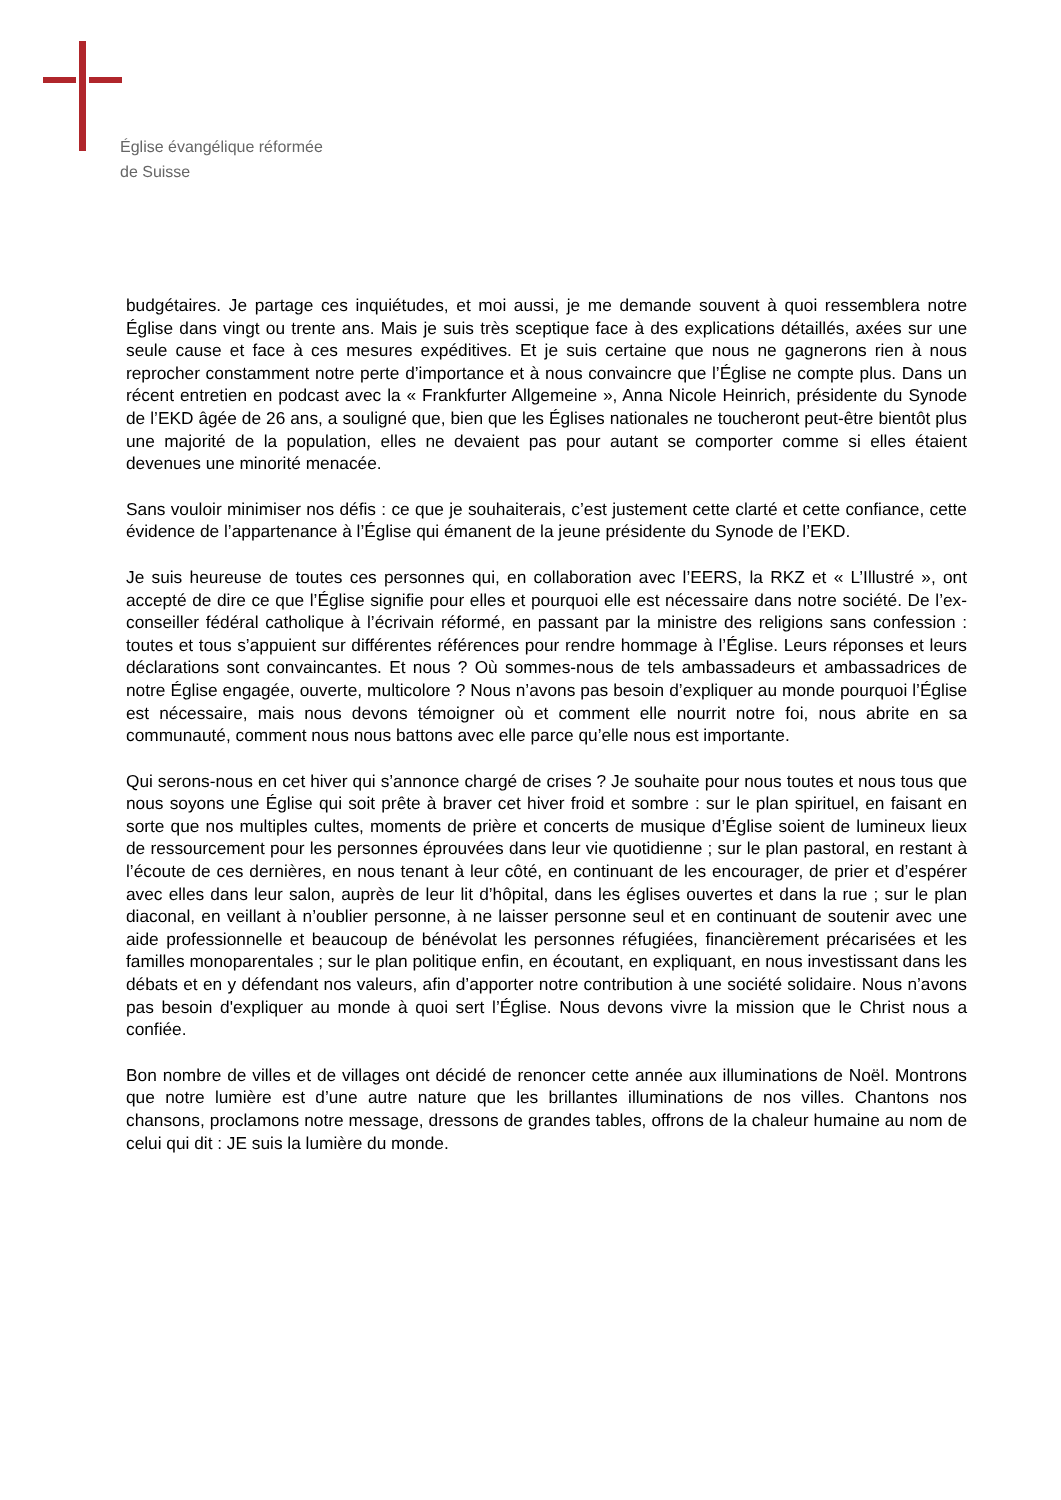Église évangélique réformée
de Suisse
budgétaires. Je partage ces inquiétudes, et moi aussi, je me demande souvent à quoi ressem­blera notre Église dans vingt ou trente ans. Mais je suis très sceptique face à des explications détaillés, axées sur une seule cause et face à ces mesures expéditives. Et je suis certaine que nous ne gagnerons rien à nous reprocher constamment notre perte d’importance et à nous con­vaincre que l’Église ne compte plus. Dans un récent entretien en podcast avec la « Frankfurter Allgemeine », Anna Nicole Heinrich, présidente du Synode de l’EKD âgée de 26 ans, a souligné que, bien que les Églises nationales ne toucheront peut-être bientôt plus une majorité de la po­pulation, elles ne devaient pas pour autant se comporter comme si elles étaient devenues une minorité menacée.
Sans vouloir minimiser nos défis : ce que je souhaiterais, c’est justement cette clarté et cette confiance, cette évidence de l’appartenance à l’Église qui émanent de la jeune présidente du Synode de l’EKD.
Je suis heureuse de toutes ces personnes qui, en collaboration avec l’EERS, la RKZ et « L’Illus­tré », ont accepté de dire ce que l’Église signifie pour elles et pourquoi elle est nécessaire dans notre société. De l’ex-conseiller fédéral catholique à l’écrivain réformé, en passant par la ministre des religions sans confession : toutes et tous s’appuient sur différentes références pour rendre hommage à l’Église. Leurs réponses et leurs déclarations sont convaincantes. Et nous ? Où sommes-nous de tels ambassadeurs et ambassadrices de notre Église engagée, ouverte, multi­colore ? Nous n’avons pas besoin d’expliquer au monde pourquoi l’Église est nécessaire, mais nous devons témoigner où et comment elle nourrit notre foi, nous abrite en sa communauté, comment nous nous battons avec elle parce qu’elle nous est importante.
Qui serons-nous en cet hiver qui s’annonce chargé de crises ? Je souhaite pour nous toutes et nous tous que nous soyons une Église qui soit prête à braver cet hiver froid et sombre : sur le plan spirituel, en faisant en sorte que nos multiples cultes, moments de prière et concerts de musique d’Église soient de lumineux lieux de ressourcement pour les personnes éprouvées dans leur vie quotidienne ; sur le plan pastoral, en restant à l’écoute de ces dernières, en nous tenant à leur côté, en continuant de les encourager, de prier et d’espérer avec elles dans leur salon, auprès de leur lit d’hôpital, dans les églises ouvertes et dans la rue ; sur le plan diaconal, en veillant à n’oublier personne, à ne laisser personne seul et en continuant de soutenir avec une aide professionnelle et beaucoup de bénévolat les personnes réfugiées, financièrement précari­sées et les familles monoparentales ; sur le plan politique enfin, en écoutant, en expliquant, en nous investissant dans les débats et en y défendant nos valeurs, afin d’apporter notre contribution à une société solidaire. Nous n’avons pas besoin d'expliquer au monde à quoi sert l’Église. Nous devons vivre la mission que le Christ nous a confiée.
Bon nombre de villes et de villages ont décidé de renoncer cette année aux illuminations de Noël. Montrons que notre lumière est d’une autre nature que les brillantes illuminations de nos villes. Chantons nos chansons, proclamons notre message, dressons de grandes tables, offrons de la chaleur humaine au nom de celui qui dit : JE suis la lumière du monde.